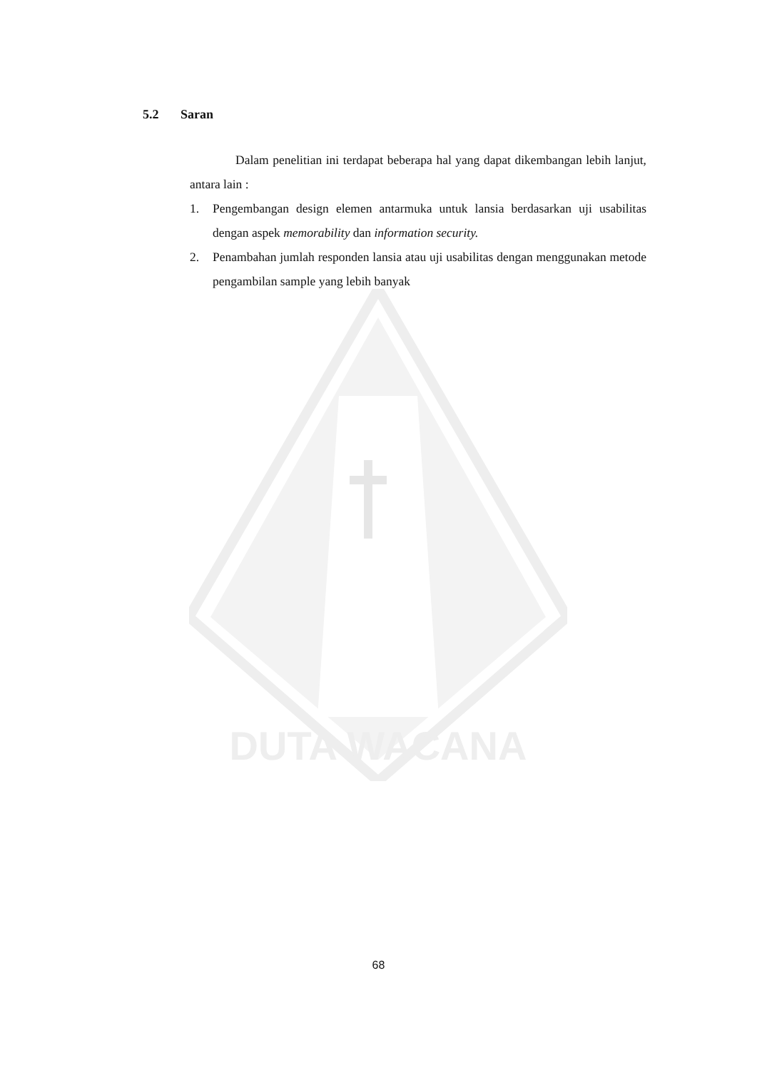DUTA WACANA
5.2 Saran
Dalam penelitian ini terdapat beberapa hal yang dapat dikembangan lebih lanjut, antara lain :
1. Pengembangan design elemen antarmuka untuk lansia berdasarkan uji usabilitas dengan aspek memorability dan information security.
2. Penambahan jumlah responden lansia atau uji usabilitas dengan menggunakan metode pengambilan sample yang lebih banyak
68